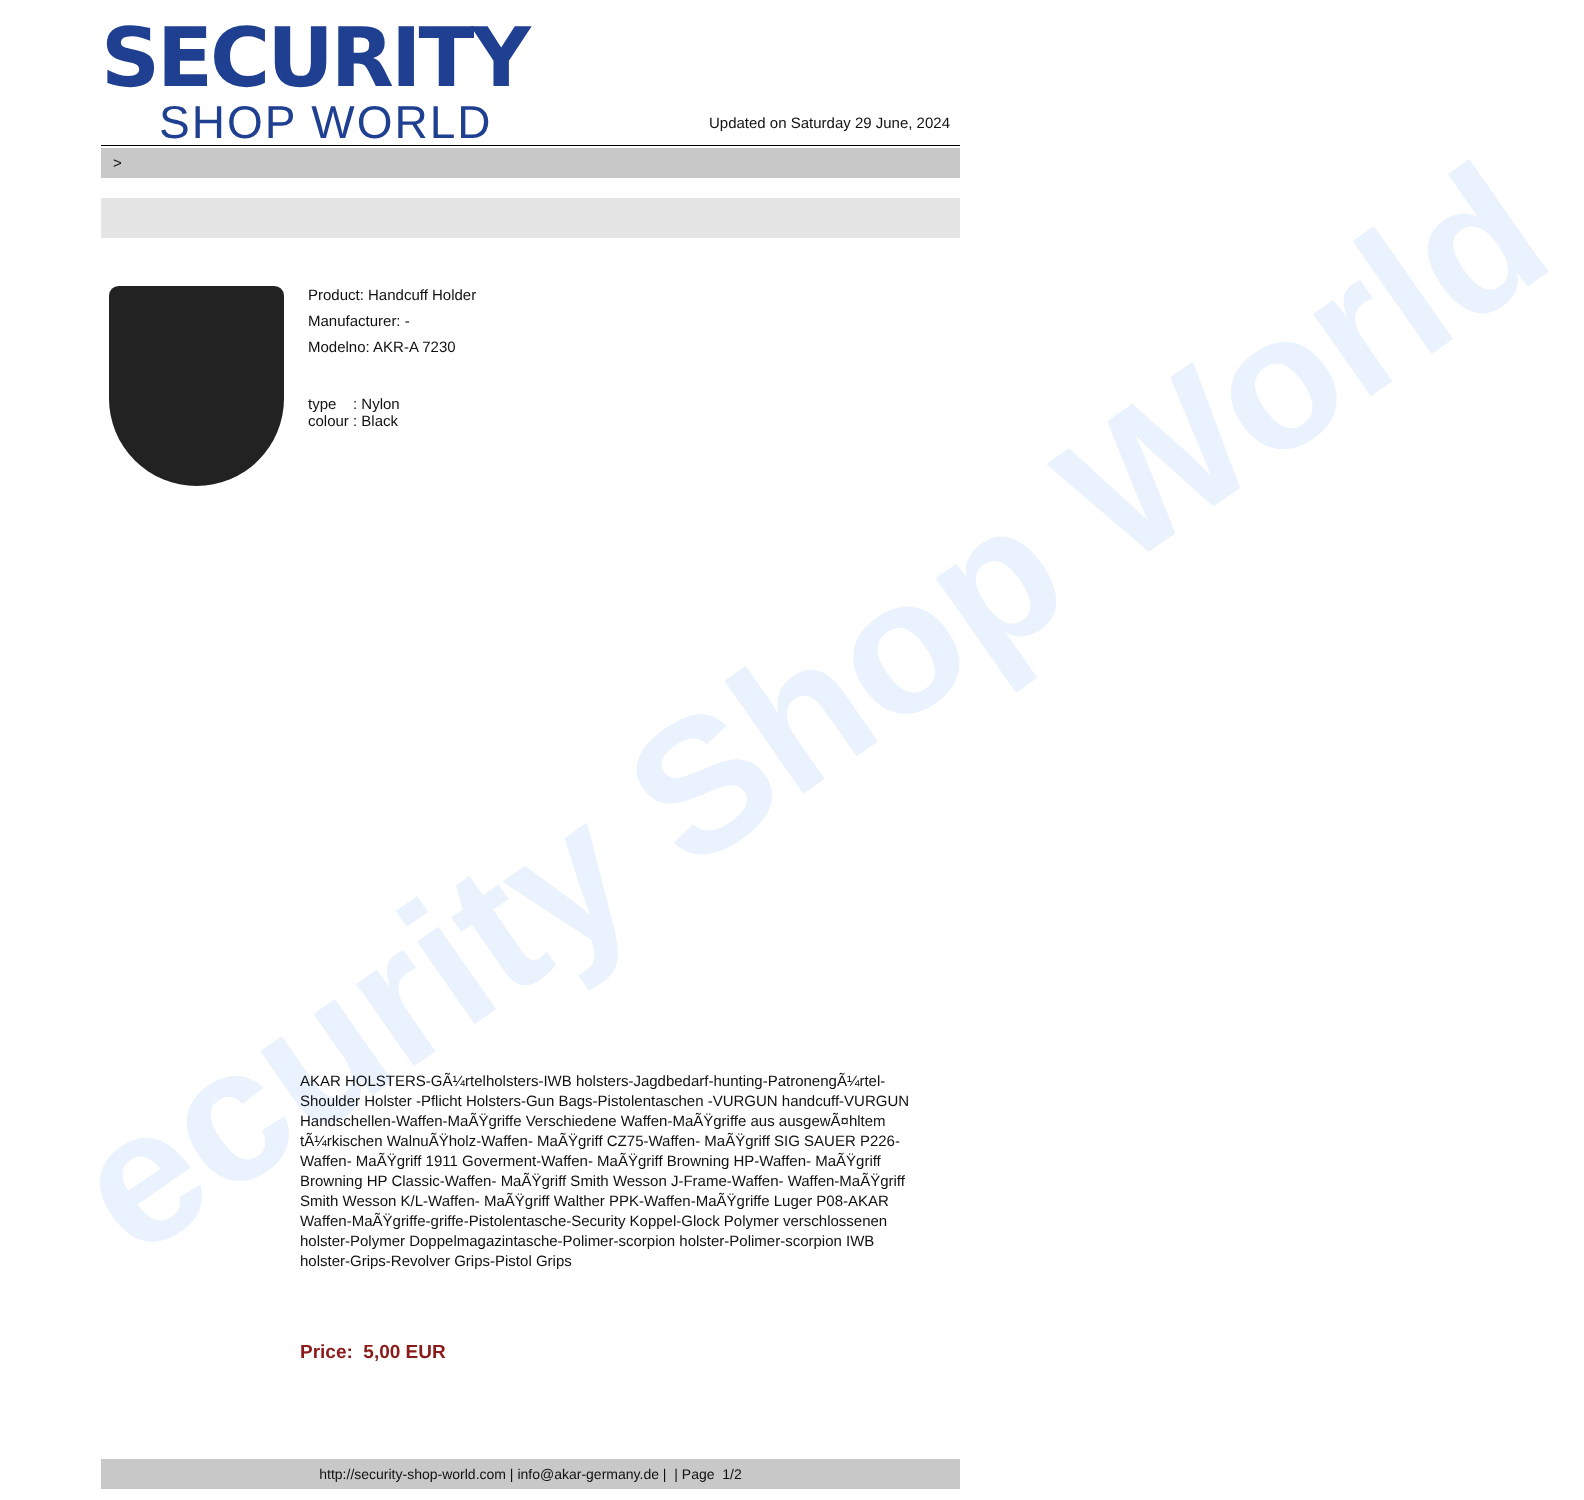ecurity Shop World
SECURITY
SHOP WORLD
Updated on Saturday 29 June, 2024
>
Product: Handcuff Holder
Manufacturer: -
Modelno: AKR-A 7230
type : Nylon
colour : Black
AKAR HOLSTERS-GÃ¼rtelholsters-IWB holsters-Jagdbedarf-hunting-PatronengÃ¼rtel- Shoulder Holster -Pflicht Holsters-Gun Bags-Pistolentaschen -VURGUN handcuff-VURGUN Handschellen-Waffen-MaÃŸgriffe Verschiedene Waffen-MaÃŸgriffe aus ausgewÃ¤hltem tÃ¼rkischen WalnuÃŸholz-Waffen- MaÃŸgriff CZ75-Waffen- MaÃŸgriff SIG SAUER P226-Waffen- MaÃŸgriff 1911 Goverment-Waffen- MaÃŸgriff Browning HP-Waffen- MaÃŸgriff Browning HP Classic-Waffen- MaÃŸgriff Smith Wesson J-Frame-Waffen- Waffen-MaÃŸgriff Smith Wesson K/L-Waffen- MaÃŸgriff Walther PPK-Waffen-MaÃŸgriffe Luger P08-AKAR Waffen-MaÃŸgriffe-griffe-Pistolentasche-Security Koppel-Glock Polymer verschlossenen holster-Polymer Doppelmagazintasche-Polimer-scorpion holster-Polimer-scorpion IWB holster-Grips-Revolver Grips-Pistol Grips
Price: 5,00 EUR
http://security-shop-world.com | info@akar-germany.de | | Page 1/2